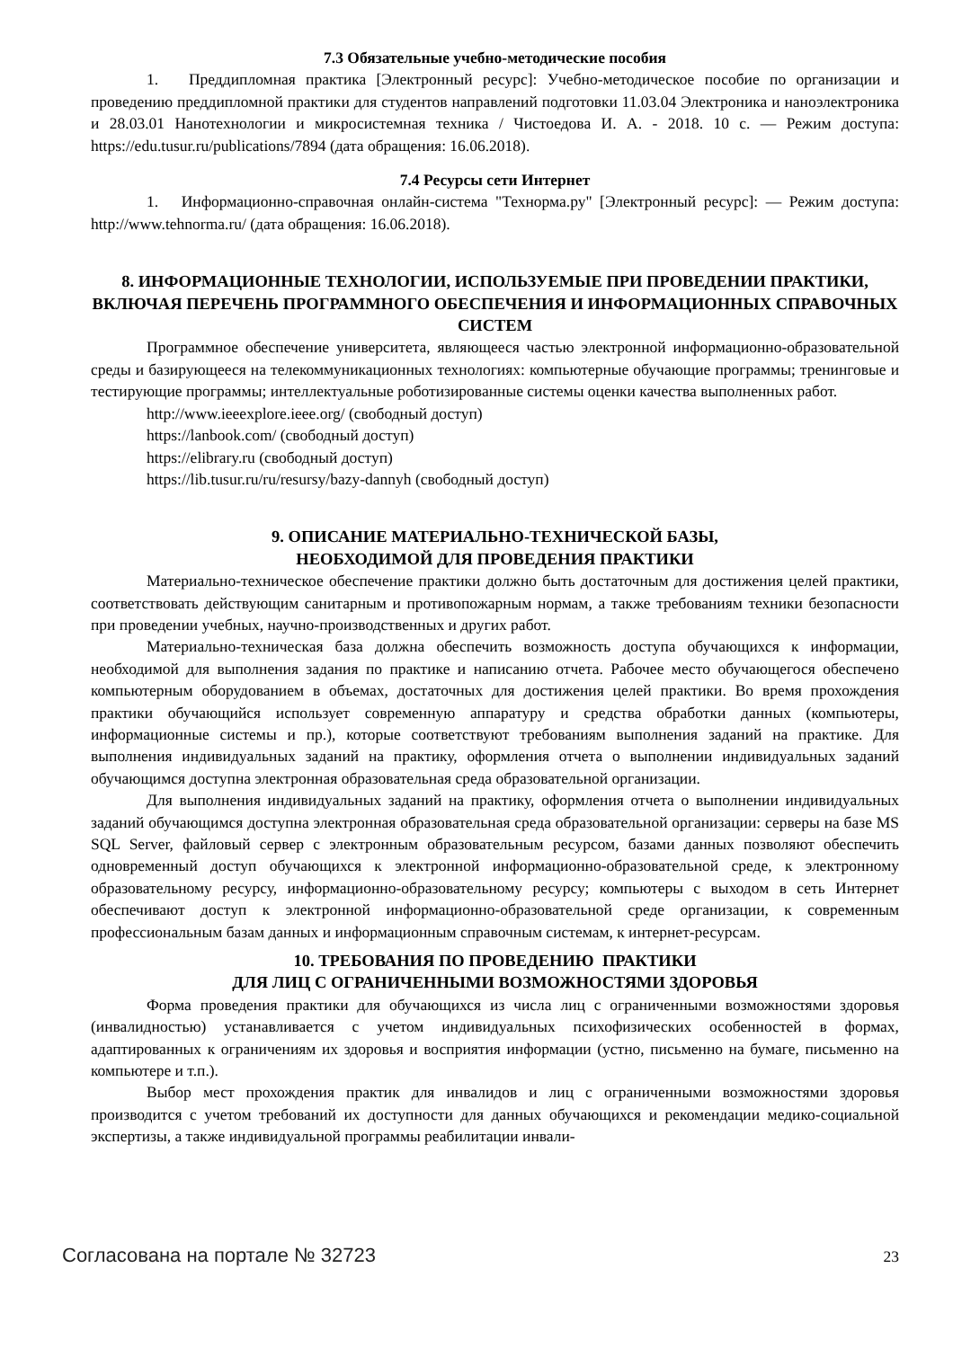7.3 Обязательные учебно-методические пособия
1. Преддипломная практика [Электронный ресурс]: Учебно-методическое пособие по организации и проведению преддипломной практики для студентов направлений подготовки 11.03.04 Электроника и наноэлектроника и 28.03.01 Нанотехнологии и микросистемная техника / Чистоедова И. А. - 2018. 10 с. — Режим доступа: https://edu.tusur.ru/publications/7894 (дата обращения: 16.06.2018).
7.4 Ресурсы сети Интернет
1. Информационно-справочная онлайн-система "Технорма.ру" [Электронный ресурс]: — Режим доступа: http://www.tehnorma.ru/ (дата обращения: 16.06.2018).
8. ИНФОРМАЦИОННЫЕ ТЕХНОЛОГИИ, ИСПОЛЬЗУЕМЫЕ ПРИ ПРОВЕДЕНИИ ПРАКТИКИ, ВКЛЮЧАЯ ПЕРЕЧЕНЬ ПРОГРАММНОГО ОБЕСПЕЧЕНИЯ И ИНФОРМАЦИОННЫХ СПРАВОЧНЫХ СИСТЕМ
Программное обеспечение университета, являющееся частью электронной информационно-образовательной среды и базирующееся на телекоммуникационных технологиях: компьютерные обучающие программы; тренинговые и тестирующие программы; интеллектуальные роботизированные системы оценки качества выполненных работ.
http://www.ieeexplore.ieee.org/ (свободный доступ)
https://lanbook.com/ (свободный доступ)
https://elibrary.ru (свободный доступ)
https://lib.tusur.ru/ru/resursy/bazy-dannyh (свободный доступ)
9. ОПИСАНИЕ МАТЕРИАЛЬНО-ТЕХНИЧЕСКОЙ БАЗЫ,
НЕОБХОДИМОЙ ДЛЯ ПРОВЕДЕНИЯ ПРАКТИКИ
Материально-техническое обеспечение практики должно быть достаточным для достижения целей практики, соответствовать действующим санитарным и противопожарным нормам, а также требованиям техники безопасности при проведении учебных, научно-производственных и других работ.
Материально-техническая база должна обеспечить возможность доступа обучающихся к информации, необходимой для выполнения задания по практике и написанию отчета. Рабочее место обучающегося обеспечено компьютерным оборудованием в объемах, достаточных для достижения целей практики. Во время прохождения практики обучающийся использует современную аппаратуру и средства обработки данных (компьютеры, информационные системы и пр.), которые соответствуют требованиям выполнения заданий на практике. Для выполнения индивидуальных заданий на практику, оформления отчета о выполнении индивидуальных заданий обучающимся доступна электронная образовательная среда образовательной организации.
Для выполнения индивидуальных заданий на практику, оформления отчета о выполнении индивидуальных заданий обучающимся доступна электронная образовательная среда образовательной организации: серверы на базе MS SQL Server, файловый сервер с электронным образовательным ресурсом, базами данных позволяют обеспечить одновременный доступ обучающихся к электронной информационно-образовательной среде, к электронному образовательному ресурсу, информационно-образовательному ресурсу; компьютеры с выходом в сеть Интернет обеспечивают доступ к электронной информационно-образовательной среде организации, к современным профессиональным базам данных и информационным справочным системам, к интернет-ресурсам.
10. ТРЕБОВАНИЯ ПО ПРОВЕДЕНИЮ ПРАКТИКИ
ДЛЯ ЛИЦ С ОГРАНИЧЕННЫМИ ВОЗМОЖНОСТЯМИ ЗДОРОВЬЯ
Форма проведения практики для обучающихся из числа лиц с ограниченными возможностями здоровья (инвалидностью) устанавливается с учетом индивидуальных психофизических особенностей в формах, адаптированных к ограничениям их здоровья и восприятия информации (устно, письменно на бумаге, письменно на компьютере и т.п.).
Выбор мест прохождения практик для инвалидов и лиц с ограниченными возможностями здоровья производится с учетом требований их доступности для данных обучающихся и рекомендации медико-социальной экспертизы, а также индивидуальной программы реабилитации инвали-
Согласована на портале № 32723 23